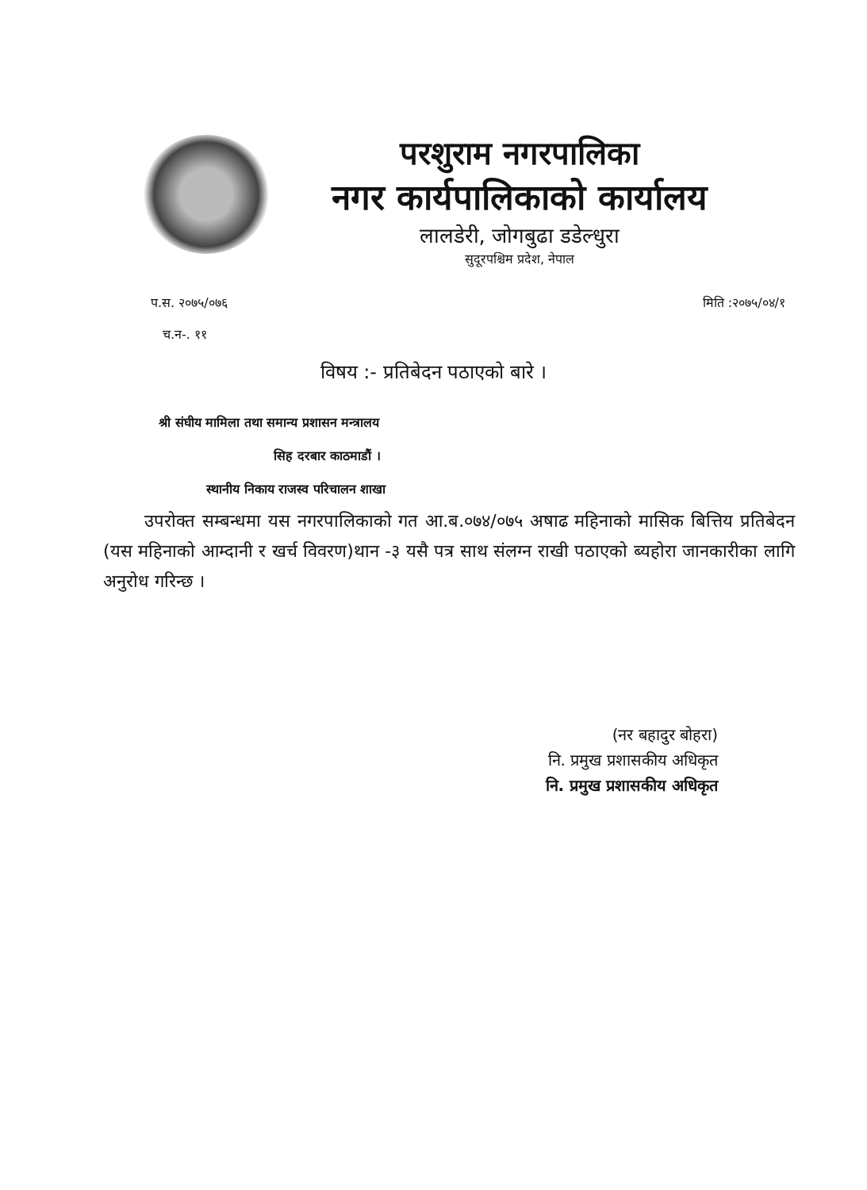परशुराम नगरपालिका
नगर कार्यपालिकाको कार्यालय
लालडेरी, जोगबुढा डडेल्धुरा
सुदूरपश्चिम प्रदेश, नेपाल
प.स. २०७५/०७६ मिति :२०७५/०४/१
च.न-. ११
विषय :- प्रतिबेदन पठाएको बारे ।
श्री संघीय मामिला तथा समान्य प्रशासन मन्त्रालय
सिह दरबार काठमाडौं ।
स्थानीय निकाय राजस्व परिचालन शाखा
उपरोक्त सम्बन्धमा यस नगरपालिकाको गत आ.ब.०७४/०७५ अषाढ महिनाको मासिक बित्तिय प्रतिबेदन (यस महिनाको आम्दानी र खर्च विवरण)थान -३ यसै पत्र साथ संलग्न राखी पठाएको ब्यहोरा जानकारीका लागि अनुरोध गरिन्छ ।
(नर बहादुर बोहरा)
नि. प्रमुख प्रशासकीय अधिकृत
नि. प्रमुख प्रशासकीय अधिकृत